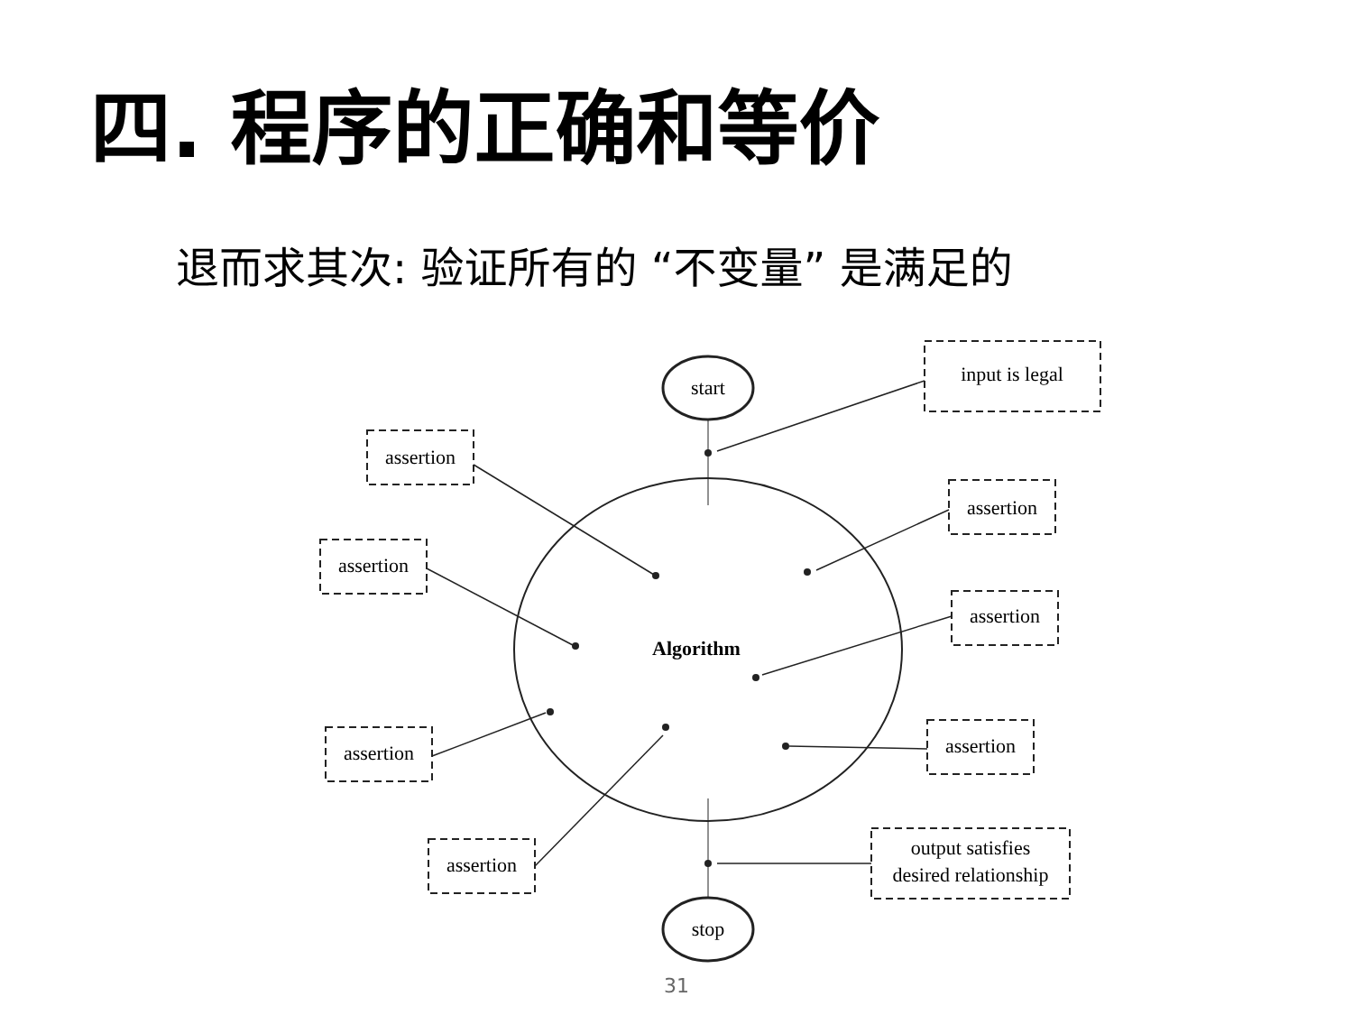四. 程序的正确和等价
退而求其次: 验证所有的 “不变量” 是满足的
Algorithm
start
stop
input is legal
assertion
assertion
assertion
assertion
assertion
assertion
assertion
output satisfies
desired relationship
31